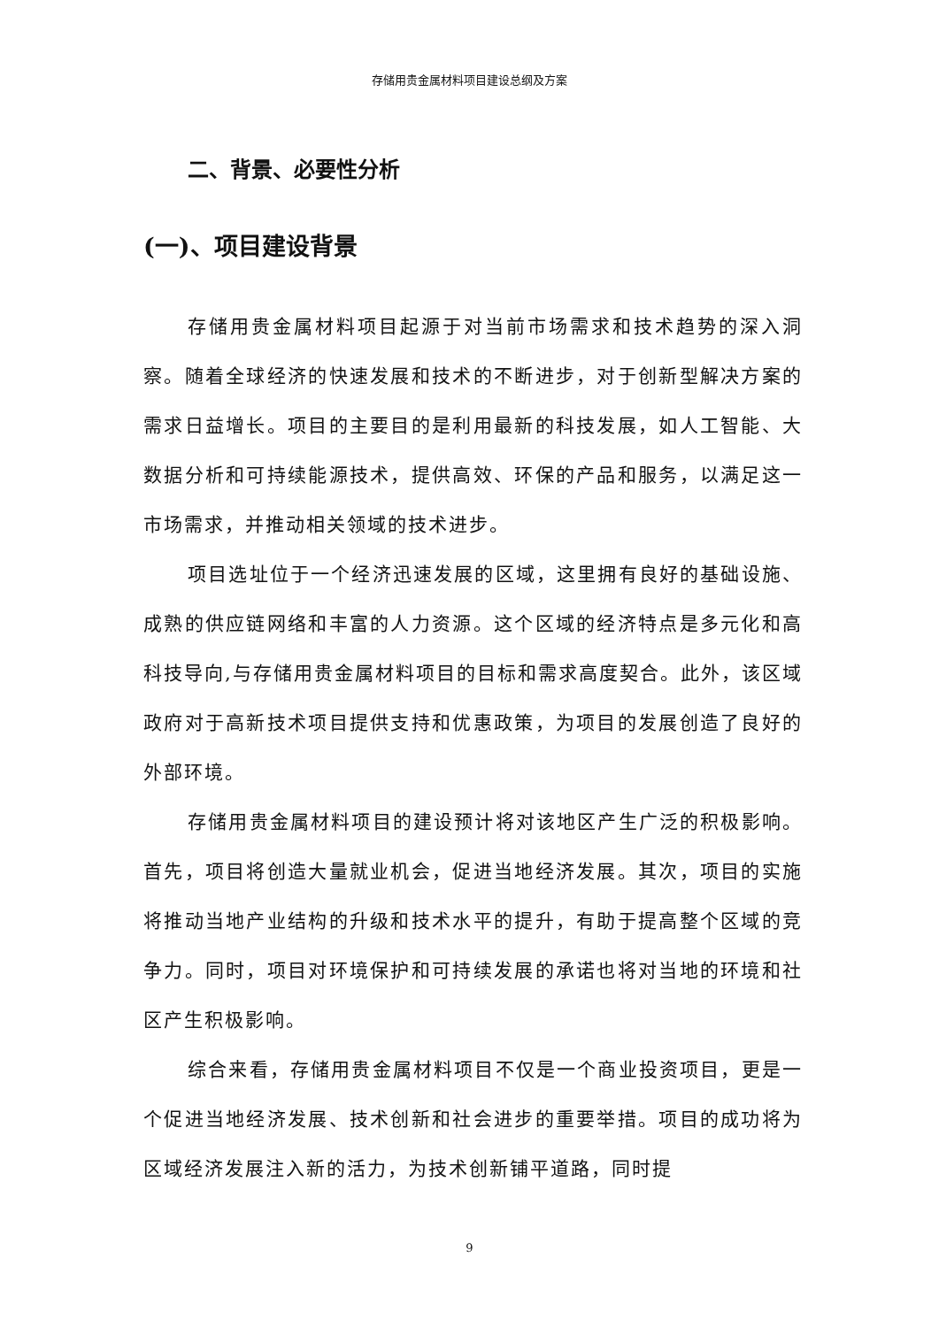存储用贵金属材料项目建设总纲及方案
二、背景、必要性分析
(一)、项目建设背景
存储用贵金属材料项目起源于对当前市场需求和技术趋势的深入洞察。随着全球经济的快速发展和技术的不断进步，对于创新型解决方案的需求日益增长。项目的主要目的是利用最新的科技发展，如人工智能、大数据分析和可持续能源技术，提供高效、环保的产品和服务，以满足这一市场需求，并推动相关领域的技术进步。
项目选址位于一个经济迅速发展的区域，这里拥有良好的基础设施、成熟的供应链网络和丰富的人力资源。这个区域的经济特点是多元化和高科技导向,与存储用贵金属材料项目的目标和需求高度契合。此外，该区域政府对于高新技术项目提供支持和优惠政策，为项目的发展创造了良好的外部环境。
存储用贵金属材料项目的建设预计将对该地区产生广泛的积极影响。首先，项目将创造大量就业机会，促进当地经济发展。其次，项目的实施将推动当地产业结构的升级和技术水平的提升，有助于提高整个区域的竞争力。同时，项目对环境保护和可持续发展的承诺也将对当地的环境和社区产生积极影响。
综合来看，存储用贵金属材料项目不仅是一个商业投资项目，更是一个促进当地经济发展、技术创新和社会进步的重要举措。项目的成功将为区域经济发展注入新的活力，为技术创新铺平道路，同时提
9